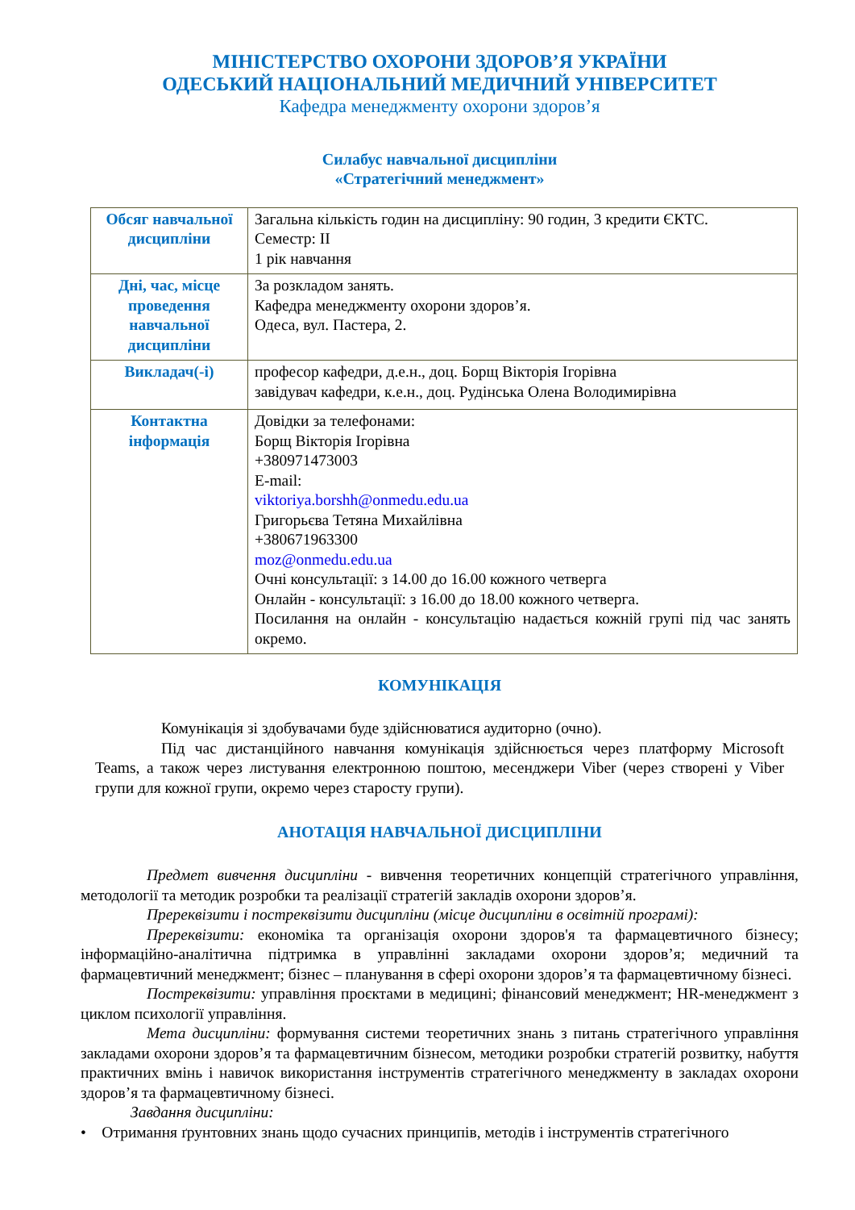МІНІСТЕРСТВО ОХОРОНИ ЗДОРОВ’Я УКРАЇНИ
ОДЕСЬКИЙ НАЦІОНАЛЬНИЙ МЕДИЧНИЙ УНІВЕРСИТЕТ
Кафедра менеджменту охорони здоров’я
Силабус навчальної дисципліни
«Стратегічний менеджмент»
| Обсяг навчальної дисципліни | Загальна кількість годин на дисципліну: 90 годин, 3 кредити ЄКТС. Семестр: II 1 рік навчання |
| Дні, час, місце проведення навчальної дисципліни | За розкладом занять. Кафедра менеджменту охорони здоров’я. Одеса, вул. Пастера, 2. |
| Викладач(-і) | професор кафедри, д.е.н., доц. Борщ Вікторія Ігорівна завідувач кафедри, к.е.н., доц. Рудінська Олена Володимирівна |
| Контактна інформація | Довідки за телефонами: Борщ Вікторія Ігорівна +380971473003 E-mail: viktoriya.borshh@onmedu.edu.ua Григорьєва Тетяна Михайлівна +380671963300 moz@onmedu.edu.ua Очні консультації: з 14.00 до 16.00 кожного четверга Онлайн - консультації: з 16.00 до 18.00 кожного четверга. Посилання на онлайн - консультацію надається кожній групі під час занять окремо. |
КОМУНІКАЦІЯ
Комунікація зі здобувачами буде здійснюватися аудиторно (очно).
Під час дистанційного навчання комунікація здійснюється через платформу Microsoft Teams, а також через листування електронною поштою, месенджери Viber (через створені у Viber групи для кожної групи, окремо через старосту групи).
АНОТАЦІЯ НАВЧАЛЬНОЇ ДИСЦИПЛІНИ
Предмет вивчення дисципліни - вивчення теоретичних концепцій стратегічного управління, методології та методик розробки та реалізації стратегій закладів охорони здоров’я.
Пререквізити і постреквізити дисципліни (місце дисципліни в освітній програмі):
Пререквізити: економіка та організація охорони здоров'я та фармацевтичного бізнесу; інформаційно-аналітична підтримка в управлінні закладами охорони здоров’я; медичний та фармацевтичний менеджмент; бізнес – планування в сфері охорони здоров’я та фармацевтичному бізнесі.
Постреквізити: управління проєктами в медицині; фінансовий менеджмент; HR-менеджмент з циклом психології управління.
Мета дисципліни: формування системи теоретичних знань з питань стратегічного управління закладами охорони здоров’я та фармацевтичним бізнесом, методики розробки стратегій розвитку, набуття практичних вмінь і навичок використання інструментів стратегічного менеджменту в закладах охорони здоров’я та фармацевтичному бізнесі.
Завдання дисципліни:
• Отримання ґрунтовних знань щодо сучасних принципів, методів і інструментів стратегічного